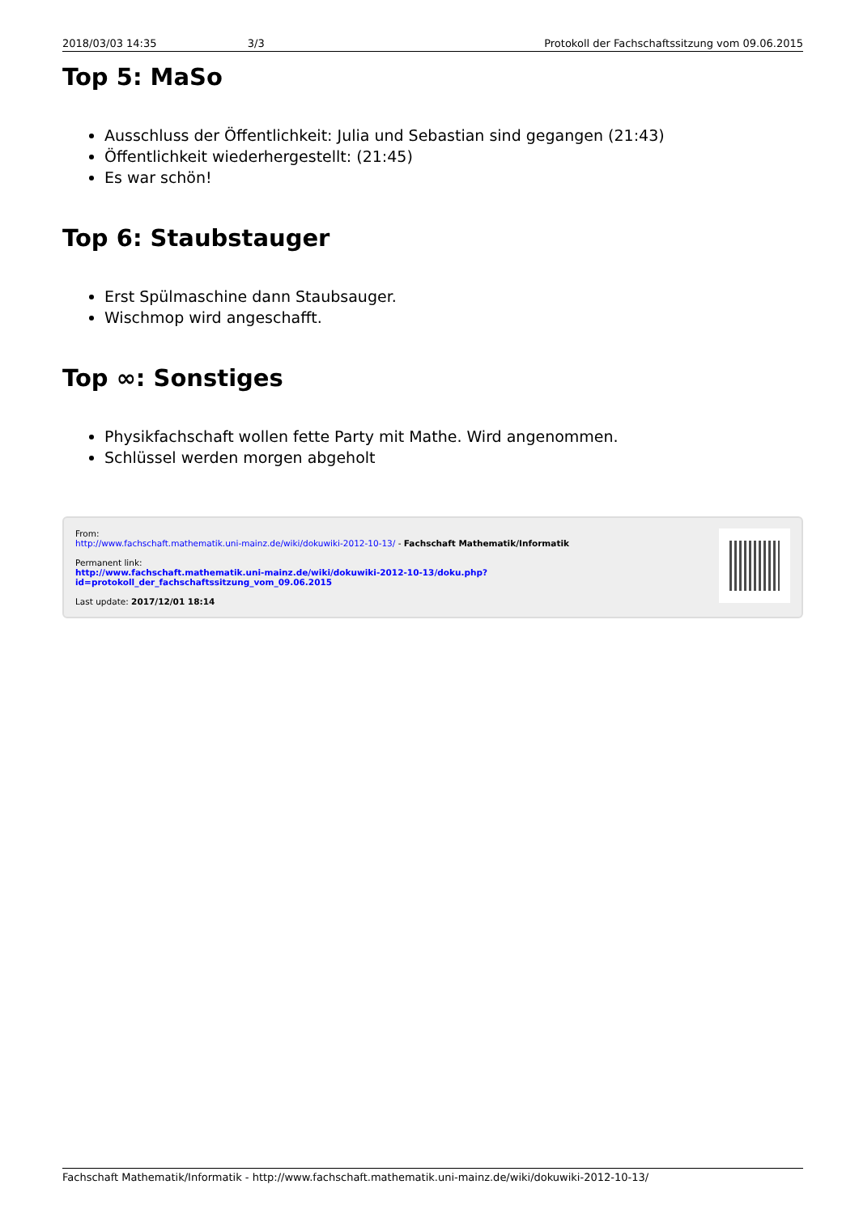2018/03/03 14:35 3/3 Protokoll der Fachschaftssitzung vom 09.06.2015
Top 5: MaSo
Ausschluss der Öffentlichkeit: Julia und Sebastian sind gegangen (21:43)
Öffentlichkeit wiederhergestellt: (21:45)
Es war schön!
Top 6: Staubstauger
Erst Spülmaschine dann Staubsauger.
Wischmop wird angeschafft.
Top ∞: Sonstiges
Physikfachschaft wollen fette Party mit Mathe. Wird angenommen.
Schlüssel werden morgen abgeholt
From:
http://www.fachschaft.mathematik.uni-mainz.de/wiki/dokuwiki-2012-10-13/ - Fachschaft Mathematik/Informatik
Permanent link:
http://www.fachschaft.mathematik.uni-mainz.de/wiki/dokuwiki-2012-10-13/doku.php?id=protokoll_der_fachschaftssitzung_vom_09.06.2015
Last update: 2017/12/01 18:14
Fachschaft Mathematik/Informatik - http://www.fachschaft.mathematik.uni-mainz.de/wiki/dokuwiki-2012-10-13/